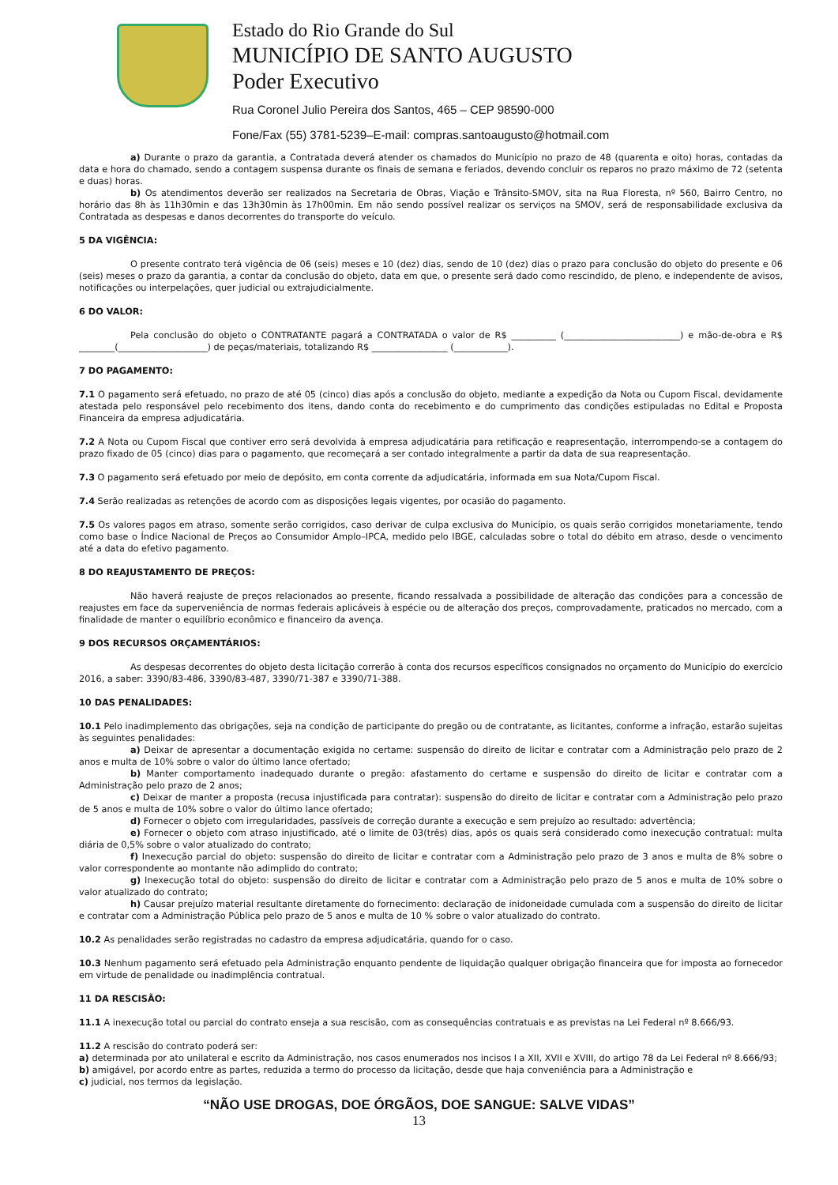Estado do Rio Grande do Sul
MUNICÍPIO DE SANTO AUGUSTO
Poder Executivo
Rua Coronel Julio Pereira dos Santos, 465 – CEP 98590-000
Fone/Fax (55) 3781-5239–E-mail: compras.santoaugusto@hotmail.com
a) Durante o prazo da garantia, a Contratada deverá atender os chamados do Município no prazo de 48 (quarenta e oito) horas, contadas da data e hora do chamado, sendo a contagem suspensa durante os finais de semana e feriados, devendo concluir os reparos no prazo máximo de 72 (setenta e duas) horas.
b) Os atendimentos deverão ser realizados na Secretaria de Obras, Viação e Trânsito-SMOV, sita na Rua Floresta, nº 560, Bairro Centro, no horário das 8h às 11h30min e das 13h30min às 17h00min. Em não sendo possível realizar os serviços na SMOV, será de responsabilidade exclusiva da Contratada as despesas e danos decorrentes do transporte do veículo.
5 DA VIGÊNCIA:
O presente contrato terá vigência de 06 (seis) meses e 10 (dez) dias, sendo de 10 (dez) dias o prazo para conclusão do objeto do presente e 06 (seis) meses o prazo da garantia, a contar da conclusão do objeto, data em que, o presente será dado como rescindido, de pleno, e independente de avisos, notificações ou interpelações, quer judicial ou extrajudicialmente.
6 DO VALOR:
Pela conclusão do objeto o CONTRATANTE pagará a CONTRATADA o valor de R$ __________ (__________________________) e mão-de-obra e R$ ________(____________________) de peças/materiais, totalizando R$ _________________ (____________).
7 DO PAGAMENTO:
7.1 O pagamento será efetuado, no prazo de até 05 (cinco) dias após a conclusão do objeto, mediante a expedição da Nota ou Cupom Fiscal, devidamente atestada pelo responsável pelo recebimento dos itens, dando conta do recebimento e do cumprimento das condições estipuladas no Edital e Proposta Financeira da empresa adjudicatária.
7.2 A Nota ou Cupom Fiscal que contiver erro será devolvida à empresa adjudicatária para retificação e reapresentação, interrompendo-se a contagem do prazo fixado de 05 (cinco) dias para o pagamento, que recomeçará a ser contado integralmente a partir da data de sua reapresentação.
7.3 O pagamento será efetuado por meio de depósito, em conta corrente da adjudicatária, informada em sua Nota/Cupom Fiscal.
7.4 Serão realizadas as retenções de acordo com as disposições legais vigentes, por ocasião do pagamento.
7.5 Os valores pagos em atraso, somente serão corrigidos, caso derivar de culpa exclusiva do Município, os quais serão corrigidos monetariamente, tendo como base o Índice Nacional de Preços ao Consumidor Amplo–IPCA, medido pelo IBGE, calculadas sobre o total do débito em atraso, desde o vencimento até a data do efetivo pagamento.
8 DO REAJUSTAMENTO DE PREÇOS:
Não haverá reajuste de preços relacionados ao presente, ficando ressalvada a possibilidade de alteração das condições para a concessão de reajustes em face da superveniência de normas federais aplicáveis à espécie ou de alteração dos preços, comprovadamente, praticados no mercado, com a finalidade de manter o equilíbrio econômico e financeiro da avença.
9 DOS RECURSOS ORÇAMENTÁRIOS:
As despesas decorrentes do objeto desta licitação correrão à conta dos recursos específicos consignados no orçamento do Município do exercício 2016, a saber: 3390/83-486, 3390/83-487, 3390/71-387 e 3390/71-388.
10 DAS PENALIDADES:
10.1 Pelo inadimplemento das obrigações, seja na condição de participante do pregão ou de contratante, as licitantes, conforme a infração, estarão sujeitas às seguintes penalidades:
a) Deixar de apresentar a documentação exigida no certame: suspensão do direito de licitar e contratar com a Administração pelo prazo de 2 anos e multa de 10% sobre o valor do último lance ofertado;
b) Manter comportamento inadequado durante o pregão: afastamento do certame e suspensão do direito de licitar e contratar com a Administração pelo prazo de 2 anos;
c) Deixar de manter a proposta (recusa injustificada para contratar): suspensão do direito de licitar e contratar com a Administração pelo prazo de 5 anos e multa de 10% sobre o valor do último lance ofertado;
d) Fornecer o objeto com irregularidades, passíveis de correção durante a execução e sem prejuízo ao resultado: advertência;
e) Fornecer o objeto com atraso injustificado, até o limite de 03(três) dias, após os quais será considerado como inexecução contratual: multa diária de 0,5% sobre o valor atualizado do contrato;
f) Inexecução parcial do objeto: suspensão do direito de licitar e contratar com a Administração pelo prazo de 3 anos e multa de 8% sobre o valor correspondente ao montante não adimplido do contrato;
g) Inexecução total do objeto: suspensão do direito de licitar e contratar com a Administração pelo prazo de 5 anos e multa de 10% sobre o valor atualizado do contrato;
h) Causar prejuízo material resultante diretamente do fornecimento: declaração de inidoneidade cumulada com a suspensão do direito de licitar e contratar com a Administração Pública pelo prazo de 5 anos e multa de 10 % sobre o valor atualizado do contrato.
10.2 As penalidades serão registradas no cadastro da empresa adjudicatária, quando for o caso.
10.3 Nenhum pagamento será efetuado pela Administração enquanto pendente de liquidação qualquer obrigação financeira que for imposta ao fornecedor em virtude de penalidade ou inadimplência contratual.
11 DA RESCISÃO:
11.1 A inexecução total ou parcial do contrato enseja a sua rescisão, com as consequências contratuais e as previstas na Lei Federal nº 8.666/93.
11.2 A rescisão do contrato poderá ser:
a) determinada por ato unilateral e escrito da Administração, nos casos enumerados nos incisos I a XII, XVII e XVIII, do artigo 78 da Lei Federal nº 8.666/93;
b) amigável, por acordo entre as partes, reduzida a termo do processo da licitação, desde que haja conveniência para a Administração e
c) judicial, nos termos da legislação.
“NÃO USE DROGAS, DOE ÓRGÃOS, DOE SANGUE: SALVE VIDAS”
13